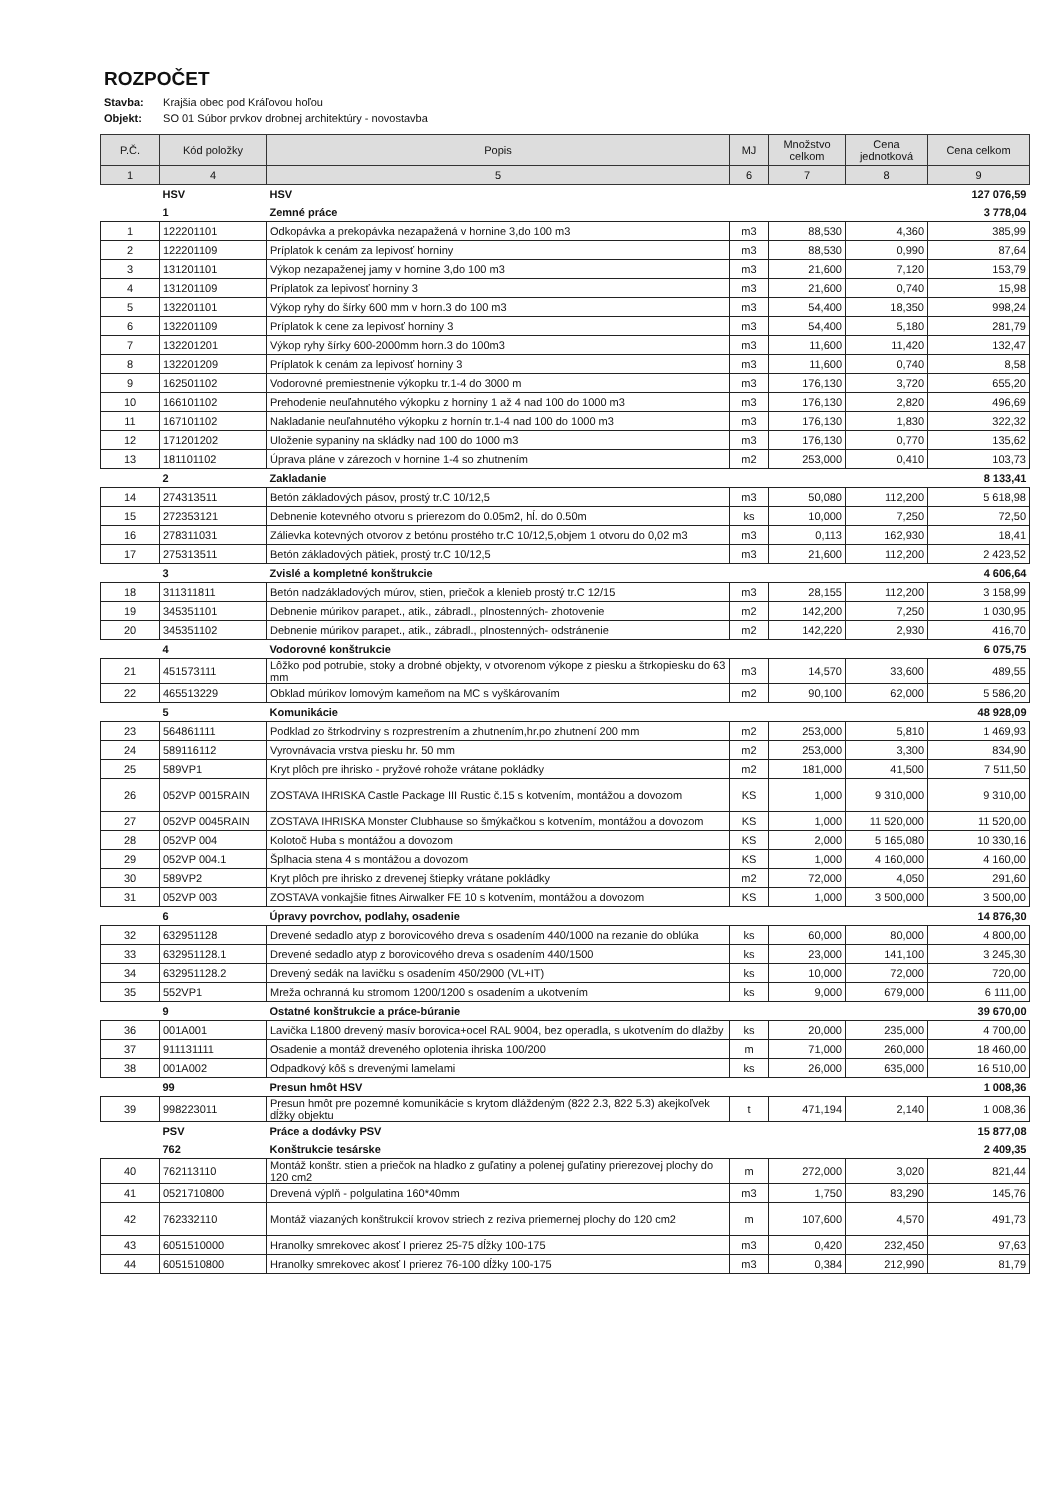ROZPOČET
Stavba: Krajšia obec pod Kráľovou hoľou
Objekt: SO 01 Súbor prvkov drobnej architektúry - novostavba
| P.Č. | Kód položky | Popis | MJ | Množstvo celkom | Cena jednotková | Cena celkom |
| --- | --- | --- | --- | --- | --- | --- |
| 1 | 4 | 5 | 6 | 7 | 8 | 9 |
| | HSV | HSV | | | | 127 076,59 |
| | 1 | Zemné práce | | | | 3 778,04 |
| 1 | 122201101 | Odkopávka a prekopávka nezapažená v hornine 3,do 100 m3 | m3 | 88,530 | 4,360 | 385,99 |
| 2 | 122201109 | Príplatok k cenám za lepivosť horniny | m3 | 88,530 | 0,990 | 87,64 |
| 3 | 131201101 | Výkop nezapaženej jamy v hornine 3,do 100 m3 | m3 | 21,600 | 7,120 | 153,79 |
| 4 | 131201109 | Príplatok za lepivosť horniny 3 | m3 | 21,600 | 0,740 | 15,98 |
| 5 | 132201101 | Výkop ryhy do šírky 600 mm v horn.3 do 100 m3 | m3 | 54,400 | 18,350 | 998,24 |
| 6 | 132201109 | Príplatok k cene za lepivosť horniny 3 | m3 | 54,400 | 5,180 | 281,79 |
| 7 | 132201201 | Výkop ryhy šírky 600-2000mm horn.3 do 100m3 | m3 | 11,600 | 11,420 | 132,47 |
| 8 | 132201209 | Príplatok k cenám za lepivosť horniny 3 | m3 | 11,600 | 0,740 | 8,58 |
| 9 | 162501102 | Vodorovné premiestnenie výkopku tr.1-4 do 3000 m | m3 | 176,130 | 3,720 | 655,20 |
| 10 | 166101102 | Prehodenie neuľahnutého výkopku z horniny 1 až 4 nad 100 do 1000 m3 | m3 | 176,130 | 2,820 | 496,69 |
| 11 | 167101102 | Nakladanie neuľahnutého výkopku z hornín tr.1-4 nad 100 do 1000 m3 | m3 | 176,130 | 1,830 | 322,32 |
| 12 | 171201202 | Uloženie sypaniny na skládky nad 100 do 1000 m3 | m3 | 176,130 | 0,770 | 135,62 |
| 13 | 181101102 | Úprava pláne v zárezoch v hornine 1-4 so zhutnením | m2 | 253,000 | 0,410 | 103,73 |
| | 2 | Zakladanie | | | | 8 133,41 |
| 14 | 274313511 | Betón základových pásov, prostý tr.C 10/12,5 | m3 | 50,080 | 112,200 | 5 618,98 |
| 15 | 272353121 | Debnenie kotevného otvoru s prierezom do 0.05m2, hĺ. do 0.50m | ks | 10,000 | 7,250 | 72,50 |
| 16 | 278311031 | Zálievka kotevných otvorov z betónu prostého tr.C 10/12,5,objem 1 otvoru do 0,02 m3 | m3 | 0,113 | 162,930 | 18,41 |
| 17 | 275313511 | Betón základových pätiek, prostý tr.C 10/12,5 | m3 | 21,600 | 112,200 | 2 423,52 |
| | 3 | Zvislé a kompletné konštrukcie | | | | 4 606,64 |
| 18 | 311311811 | Betón nadzákladových múrov, stien, priečok a klenieb prostý tr.C 12/15 | m3 | 28,155 | 112,200 | 3 158,99 |
| 19 | 345351101 | Debnenie múrikov parapet., atik., zábradl., plnostenných- zhotovenie | m2 | 142,200 | 7,250 | 1 030,95 |
| 20 | 345351102 | Debnenie múrikov parapet., atik., zábradl., plnostenných- odstránenie | m2 | 142,220 | 2,930 | 416,70 |
| | 4 | Vodorovné konštrukcie | | | | 6 075,75 |
| 21 | 451573111 | Lôžko pod potrubie, stoky a drobné objekty, v otvorenom výkope z piesku a štrkopiesku do 63 mm | m3 | 14,570 | 33,600 | 489,55 |
| 22 | 465513229 | Obklad múrikov lomovým kameňom na MC s vyškárovaním | m2 | 90,100 | 62,000 | 5 586,20 |
| | 5 | Komunikácie | | | | 48 928,09 |
| 23 | 564861111 | Podklad zo štrkodrviny s rozprestrením a zhutnením,hr.po zhutnení 200 mm | m2 | 253,000 | 5,810 | 1 469,93 |
| 24 | 589116112 | Vyrovnávacia vrstva piesku hr. 50 mm | m2 | 253,000 | 3,300 | 834,90 |
| 25 | 589VP1 | Kryt plôch pre ihrisko - pryžové rohože vrátane pokládky | m2 | 181,000 | 41,500 | 7 511,50 |
| 26 | 052VP 0015RAIN | ZOSTAVA IHRISKA Castle Package III Rustic č.15 s kotvením, montážou a dovozom | KS | 1,000 | 9 310,000 | 9 310,00 |
| 27 | 052VP 0045RAIN | ZOSTAVA IHRISKA Monster Clubhause so šmýkačkou s kotvením, montážou a dovozom | KS | 1,000 | 11 520,000 | 11 520,00 |
| 28 | 052VP 004 | Kolotoč Huba s montážou a dovozom | KS | 2,000 | 5 165,080 | 10 330,16 |
| 29 | 052VP 004.1 | Šplhacia stena 4 s montážou a dovozom | KS | 1,000 | 4 160,000 | 4 160,00 |
| 30 | 589VP2 | Kryt plôch pre ihrisko z drevenej štiepky vrátane pokládky | m2 | 72,000 | 4,050 | 291,60 |
| 31 | 052VP 003 | ZOSTAVA vonkajšie fitnes Airwalker FE 10 s kotvením, montážou a dovozom | KS | 1,000 | 3 500,000 | 3 500,00 |
| | 6 | Úpravy povrchov, podlahy, osadenie | | | | 14 876,30 |
| 32 | 632951128 | Drevené sedadlo atyp z borovicového dreva s osadením 440/1000 na rezanie do oblúka | ks | 60,000 | 80,000 | 4 800,00 |
| 33 | 632951128.1 | Drevené sedadlo atyp z borovicového dreva s osadením 440/1500 | ks | 23,000 | 141,100 | 3 245,30 |
| 34 | 632951128.2 | Drevený sedák na lavičku s osadením 450/2900 (VL+IT) | ks | 10,000 | 72,000 | 720,00 |
| 35 | 552VP1 | Mreža ochranná ku stromom 1200/1200 s osadením a ukotvením | ks | 9,000 | 679,000 | 6 111,00 |
| | 9 | Ostatné konštrukcie a práce-búranie | | | | 39 670,00 |
| 36 | 001A001 | Lavička L1800 drevený masív borovica+ocel RAL 9004, bez operadla, s ukotvením do dlažby | ks | 20,000 | 235,000 | 4 700,00 |
| 37 | 911131111 | Osadenie a montáž dreveného oplotenia ihriska 100/200 | m | 71,000 | 260,000 | 18 460,00 |
| 38 | 001A002 | Odpadkový kôš s drevenými lamelami | ks | 26,000 | 635,000 | 16 510,00 |
| | 99 | Presun hmôt HSV | | | | 1 008,36 |
| 39 | 998223011 | Presun hmôt pre pozemné komunikácie s krytom dláždeným (822 2.3, 822 5.3) akejkoľvek dĺžky objektu | t | 471,194 | 2,140 | 1 008,36 |
| | PSV | Práce a dodávky PSV | | | | 15 877,08 |
| | 762 | Konštrukcie tesárske | | | | 2 409,35 |
| 40 | 762113110 | Montáž konštr. stien a priečok na hladko z guľatiny a polenej guľatiny prierezovej plochy do 120 cm2 | m | 272,000 | 3,020 | 821,44 |
| 41 | 0521710800 | Drevená výplň - polgulatina 160*40mm | m3 | 1,750 | 83,290 | 145,76 |
| 42 | 762332110 | Montáž viazaných konštrukcií krovov striech z reziva priemernej plochy do 120 cm2 | m | 107,600 | 4,570 | 491,73 |
| 43 | 6051510000 | Hranolky smrekovec akosť I prierez 25-75 dĺžky 100-175 | m3 | 0,420 | 232,450 | 97,63 |
| 44 | 6051510800 | Hranolky smrekovec akosť I prierez 76-100 dĺžky 100-175 | m3 | 0,384 | 212,990 | 81,79 |